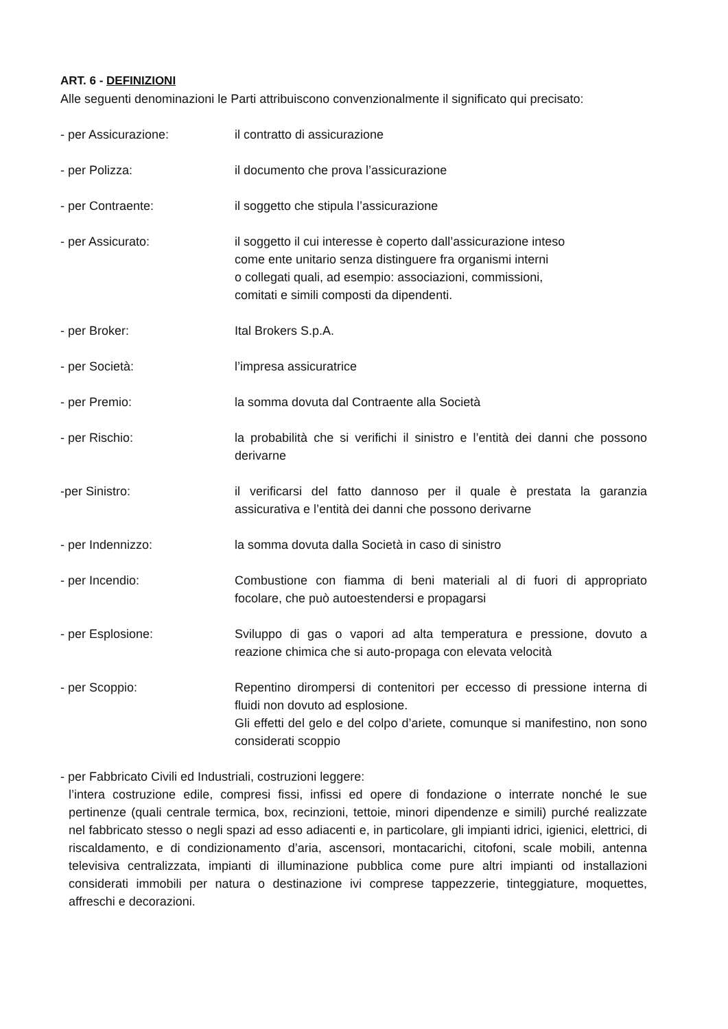ART. 6 - DEFINIZIONI
Alle seguenti denominazioni le Parti attribuiscono convenzionalmente il significato qui precisato:
- per Assicurazione: il contratto di assicurazione
- per Polizza: il documento che prova l’assicurazione
- per Contraente: il soggetto che stipula l’assicurazione
- per Assicurato: il soggetto il cui interesse è coperto dall’assicurazione inteso
come ente unitario senza distinguere fra organismi interni
o collegati quali, ad esempio: associazioni, commissioni,
comitati e simili composti da dipendenti.
- per Broker: Ital Brokers S.p.A.
- per Società: l’impresa assicuratrice
- per Premio: la somma dovuta dal Contraente alla Società
- per Rischio: la probabilità che si verifichi il sinistro e l’entità dei danni che possono derivarne
-per Sinistro: il verificarsi del fatto dannoso per il quale è prestata la garanzia assicurativa e l’entità dei danni che possono derivarne
- per Indennizzo: la somma dovuta dalla Società in caso di sinistro
- per Incendio: Combustione con fiamma di beni materiali al di fuori di appropriato focolare, che può autoestendersi e propagarsi
- per Esplosione: Sviluppo di gas o vapori ad alta temperatura e pressione, dovuto a reazione chimica che si auto-propaga con elevata velocità
- per Scoppio: Repentino dirompersi di contenitori per eccesso di pressione interna di fluidi non dovuto ad esplosione.
Gli effetti del gelo e del colpo d’ariete, comunque si manifestino, non sono considerati scoppio
- per Fabbricato Civili ed Industriali, costruzioni leggere:
l’intera costruzione edile, compresi fissi, infissi ed opere di fondazione o interrate nonché le sue pertinenze (quali centrale termica, box, recinzioni, tettoie, minori dipendenze e simili) purché realizzate nel fabbricato stesso o negli spazi ad esso adiacenti e, in particolare, gli impianti idrici, igienici, elettrici, di riscaldamento, e di condizionamento d’aria, ascensori, montacarichi, citofoni, scale mobili, antenna televisiva centralizzata, impianti di illuminazione pubblica come pure altri impianti od installazioni considerati immobili per natura o destinazione ivi comprese tappezzerie, tinteggiature, moquettes, affreschi e decorazioni.